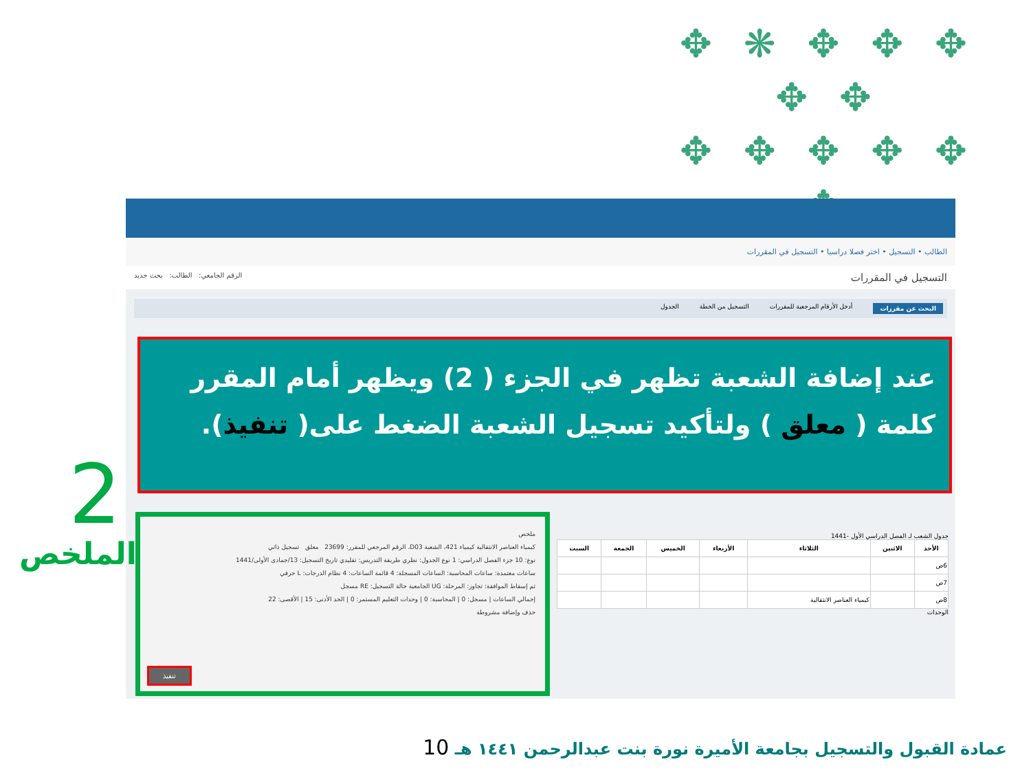✥ ✥ ✥ ❋ ✥ ✥ ✥
✥ ✥ ✥ ✥ ✥
✥
الطالب • التسجيل • اختر فصلا دراسيا • التسجيل في المقررات
التسجيل في المقررات الرقم الجامعي: الطالب: بحث جديد
البحث عن مقررات أدخل الأرقام المرجعية للمقررات التسجيل من الخطة الجدول
عند إضافة الشعبة تظهر في الجزء ( 2) ويظهر أمام المقرر كلمة ( معلق ) ولتأكيد تسجيل الشعبة الضغط على( تنفيذ).
جدول الشعب لـ الفصل الدراسي الأول -1441
| الأحد | الاثنين | الثلاثاء | الأربعاء | الخميس | الجمعة | السبت |
| --- | --- | --- | --- | --- | --- | --- |
| 6ص | | | | | | |
| 7ص | | | | | | |
| 8ص | | كيمياء العناصر الانتقالية | | | | |
الوحدات
ملخص
كيمياء العناصر الانتقالية كيمياء 421، الشعبة D03، الرقم المرجعي للمقرر: 23699 معلق تسجيل ذاتي
نوع: 10 جزء الفصل الدراسي: 1 نوع الجدول: نظري طريقة التدريس: تقليدي تاريخ التسجيل: 13/جمادى الأولى/1441
ساعات معتمدة: ساعات المحاسبة: الساعات المسجلة: 4 قائمة الساعات: 4 نظام الدرجات: L حرفي
تم إسقاط الموافقة: تجاوز: المرحلة: UG الجامعية حالة التسجيل: RE مسجل
إجمالي الساعات | مسجل: 0 | المحاسبة: 0 | وحدات التعليم المستمر: 0 | الحد الأدنى: 15 | الأقصى: 22
حذف وإضافة مشروطة
تنفيذ
2
الملخص
عمادة القبول والتسجيل بجامعة الأميرة نورة بنت عبدالرحمن ١٤٤١ هـ 10